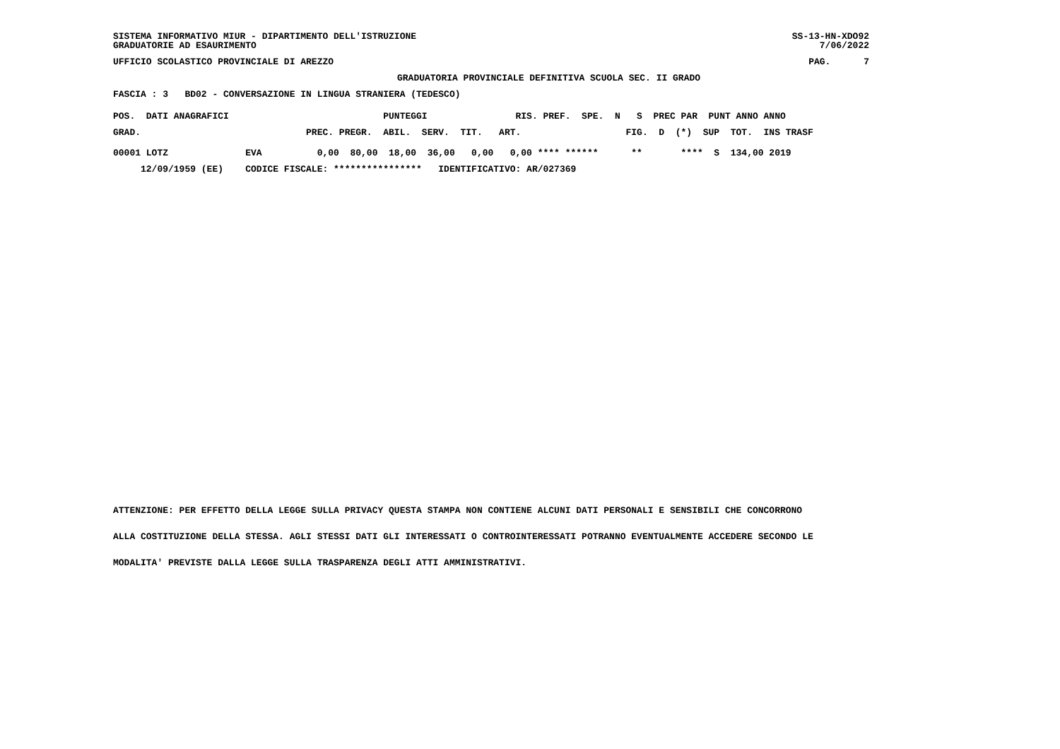SISTEMA INFORMATIVO MIUR - DIPARTIMENTO DELL'ISTRUZIONE GRADUATORIE AD ESAURIMENTO
SS-13-HN-XDO92 7/06/2022
UFFICIO SCOLASTICO PROVINCIALE DI AREZZO
PAG. 7
GRADUATORIA PROVINCIALE DEFINITIVA SCUOLA SEC. II GRADO
FASCIA : 3 BD02 - CONVERSAZIONE IN LINGUA STRANIERA (TEDESCO)
POS. DATI ANAGRAFICI PUNTEGGI RIS. PREF. SPE. N S PREC PAR PUNT ANNO ANNO
GRAD. PREC. PREGR. ABIL. SERV. TIT. ART. FIG. D (*) SUP TOT. INS TRASF
00001 LOTZ EVA 0,00 80,00 18,00 36,00 0,00 0,00 **** ****** ** **** S 134,00 2019
12/09/1959 (EE) CODICE FISCALE: **************** IDENTIFICATIVO: AR/027369
ATTENZIONE: PER EFFETTO DELLA LEGGE SULLA PRIVACY QUESTA STAMPA NON CONTIENE ALCUNI DATI PERSONALI E SENSIBILI CHE CONCORRONO
ALLA COSTITUZIONE DELLA STESSA. AGLI STESSI DATI GLI INTERESSATI O CONTROINTERESSATI POTRANNO EVENTUALMENTE ACCEDERE SECONDO LE
MODALITA' PREVISTE DALLA LEGGE SULLA TRASPARENZA DEGLI ATTI AMMINISTRATIVI.